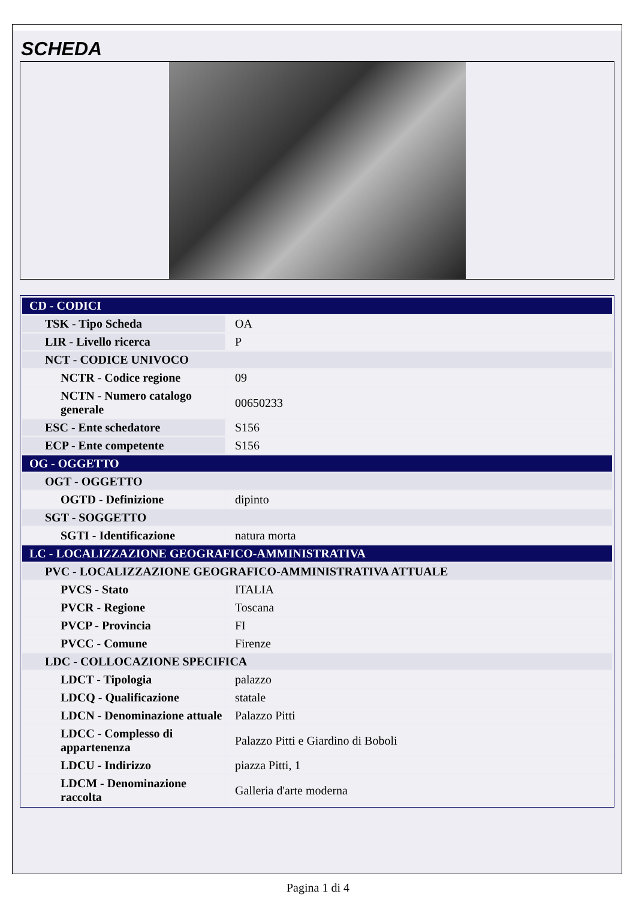SCHEDA
| CD - CODICI | |
| TSK - Tipo Scheda | OA |
| LIR - Livello ricerca | P |
| NCT - CODICE UNIVOCO | |
| NCTR - Codice regione | 09 |
| NCTN - Numero catalogo generale | 00650233 |
| ESC - Ente schedatore | S156 |
| ECP - Ente competente | S156 |
| OG - OGGETTO | |
| OGT - OGGETTO | |
| OGTD - Definizione | dipinto |
| SGT - SOGGETTO | |
| SGTI - Identificazione | natura morta |
| LC - LOCALIZZAZIONE GEOGRAFICO-AMMINISTRATIVA | |
| PVC - LOCALIZZAZIONE GEOGRAFICO-AMMINISTRATIVA ATTUALE | |
| PVCS - Stato | ITALIA |
| PVCR - Regione | Toscana |
| PVCP - Provincia | FI |
| PVCC - Comune | Firenze |
| LDC - COLLOCAZIONE SPECIFICA | |
| LDCT - Tipologia | palazzo |
| LDCQ - Qualificazione | statale |
| LDCN - Denominazione attuale | Palazzo Pitti |
| LDCC - Complesso di appartenenza | Palazzo Pitti e Giardino di Boboli |
| LDCU - Indirizzo | piazza Pitti, 1 |
| LDCM - Denominazione raccolta | Galleria d'arte moderna |
Pagina 1 di 4